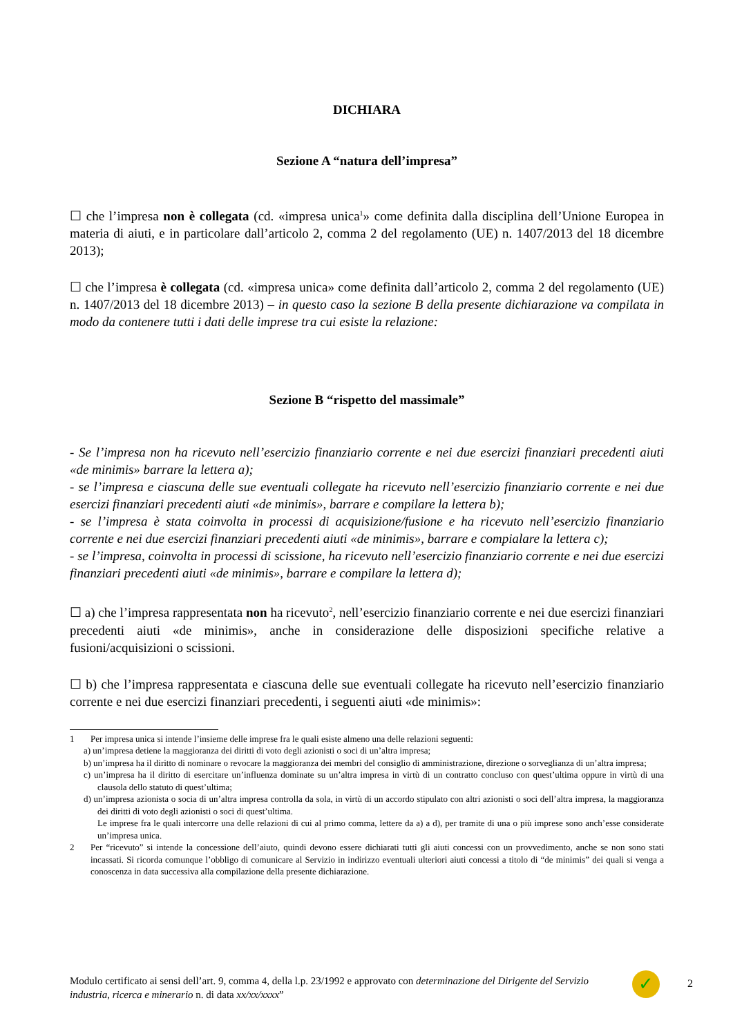DICHIARA
Sezione A “natura dell’impresa”
☐ che l’impresa non è collegata (cd. «impresa unica<sup>1</sup>» come definita dalla disciplina dell’Unione Europea in materia di aiuti, e in particolare dall’articolo 2, comma 2 del regolamento (UE) n. 1407/2013 del 18 dicembre 2013);
☐ che l’impresa è collegata (cd. «impresa unica» come definita dall’articolo 2, comma 2 del regolamento (UE) n. 1407/2013 del 18 dicembre 2013) – in questo caso la sezione B della presente dichiarazione va compilata in modo da contenere tutti i dati delle imprese tra cui esiste la relazione:
Sezione B “rispetto del massimale”
- Se l’impresa non ha ricevuto nell’esercizio finanziario corrente e nei due esercizi finanziari precedenti aiuti «de minimis» barrare la lettera a);
- se l’impresa e ciascuna delle sue eventuali collegate ha ricevuto nell’esercizio finanziario corrente e nei due esercizi finanziari precedenti aiuti «de minimis», barrare e compilare la lettera b);
- se l’impresa è stata coinvolta in processi di acquisizione/fusione e ha ricevuto nell’esercizio finanziario corrente e nei due esercizi finanziari precedenti aiuti «de minimis», barrare e compialare la lettera c);
- se l’impresa, coinvolta in processi di scissione, ha ricevuto nell’esercizio finanziario corrente e nei due esercizi finanziari precedenti aiuti «de minimis», barrare e compilare la lettera d);
☐ a) che l’impresa rappresentata non ha ricevuto<sup>2</sup>, nell’esercizio finanziario corrente e nei due esercizi finanziari precedenti aiuti «de minimis», anche in considerazione delle disposizioni specifiche relative a fusioni/acquisizioni o scissioni.
☐ b) che l’impresa rappresentata e ciascuna delle sue eventuali collegate ha ricevuto nell’esercizio finanziario corrente e nei due esercizi finanziari precedenti, i seguenti aiuti «de minimis»:
1 Per impresa unica si intende l’insieme delle imprese fra le quali esiste almeno una delle relazioni seguenti:
a) un’impresa detiene la maggioranza dei diritti di voto degli azionisti o soci di un’altra impresa;
b) un’impresa ha il diritto di nominare o revocare la maggioranza dei membri del consiglio di amministrazione, direzione o sorveglianza di un’altra impresa;
c) un’impresa ha il diritto di esercitare un’influenza dominate su un’altra impresa in virtù di un contratto concluso con quest’ultima oppure in virtù di una clausola dello statuto di quest’ultima;
d) un’impresa azionista o socia di un’altra impresa controlla da sola, in virtù di un accordo stipulato con altri azionisti o soci dell’altra impresa, la maggioranza dei diritti di voto degli azionisti o soci di quest’ultima.
Le imprese fra le quali intercorre una delle relazioni di cui al primo comma, lettere da a) a d), per tramite di una o più imprese sono anch’esse considerate un’impresa unica.
2 Per “ricevuto” si intende la concessione dell’aiuto, quindi devono essere dichiarati tutti gli aiuti concessi con un provvedimento, anche se non sono stati incassati. Si ricorda comunque l’obbligo di comunicare al Servizio in indirizzo eventuali ulteriori aiuti concessi a titolo di “de minimis” dei quali si venga a conoscenza in data successiva alla compilazione della presente dichiarazione.
Modulo certificato ai sensi dell’art. 9, comma 4, della l.p. 23/1992 e approvato con determinazione del Dirigente del Servizio industria, ricerca e minerario n. di data xx/xx/xxxx”
✓ 2